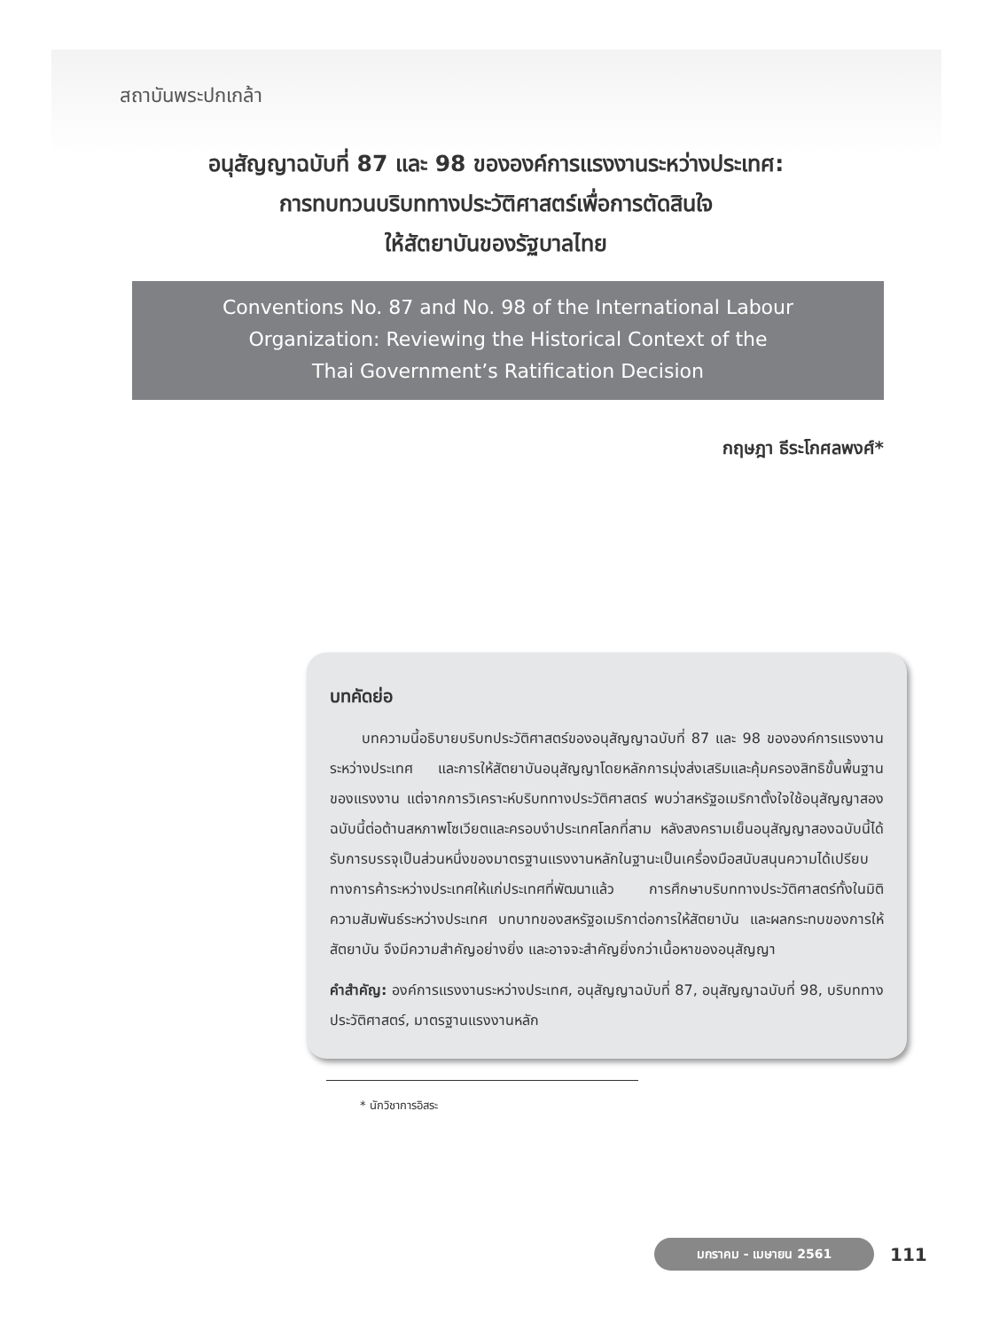สถาบันพระปกเกล้า
อนุสัญญาฉบับที่ 87 และ 98 ขององค์การแรงงานระหว่างประเทศ:
การทบทวนบริบททางประวัติศาสตร์เพื่อการตัดสินใจ
ให้สัตยาบันของรัฐบาลไทย
Conventions No. 87 and No. 98 of the International Labour
Organization: Reviewing the Historical Context of the
Thai Government’s Ratification Decision
กฤษฎา ธีระโกศลพงศ์*
บทคัดย่อ
บทความนี้อธิบายบริบทประวัติศาสตร์ของอนุสัญญาฉบับที่ 87 และ 98 ขององค์การแรงงานระหว่างประเทศ และการให้สัตยาบันอนุสัญญาโดยหลักการมุ่งส่งเสริมและคุ้มครองสิทธิขั้นพื้นฐานของแรงงาน แต่จากการวิเคราะห์บริบททางประวัติศาสตร์ พบว่าสหรัฐอเมริกาตั้งใจใช้อนุสัญญาสองฉบับนี้ต่อต้านสหภาพโซเวียตและครอบงำประเทศโลกที่สาม หลังสงครามเย็นอนุสัญญาสองฉบับนี้ได้รับการบรรจุเป็นส่วนหนึ่งของมาตรฐานแรงงานหลักในฐานะเป็นเครื่องมือสนับสนุนความได้เปรียบทางการค้าระหว่างประเทศให้แก่ประเทศที่พัฒนาแล้ว การศึกษาบริบททางประวัติศาสตร์ทั้งในมิติความสัมพันธ์ระหว่างประเทศ บทบาทของสหรัฐอเมริกาต่อการให้สัตยาบัน และผลกระทบของการให้สัตยาบัน จึงมีความสำคัญอย่างยิ่ง และอาจจะสำคัญยิ่งกว่าเนื้อหาของอนุสัญญา
คำสำคัญ: องค์การแรงงานระหว่างประเทศ, อนุสัญญาฉบับที่ 87, อนุสัญญาฉบับที่ 98, บริบททางประวัติศาสตร์, มาตรฐานแรงงานหลัก
* นักวิชาการอิสระ
มกราคม - เมษายน 2561
111